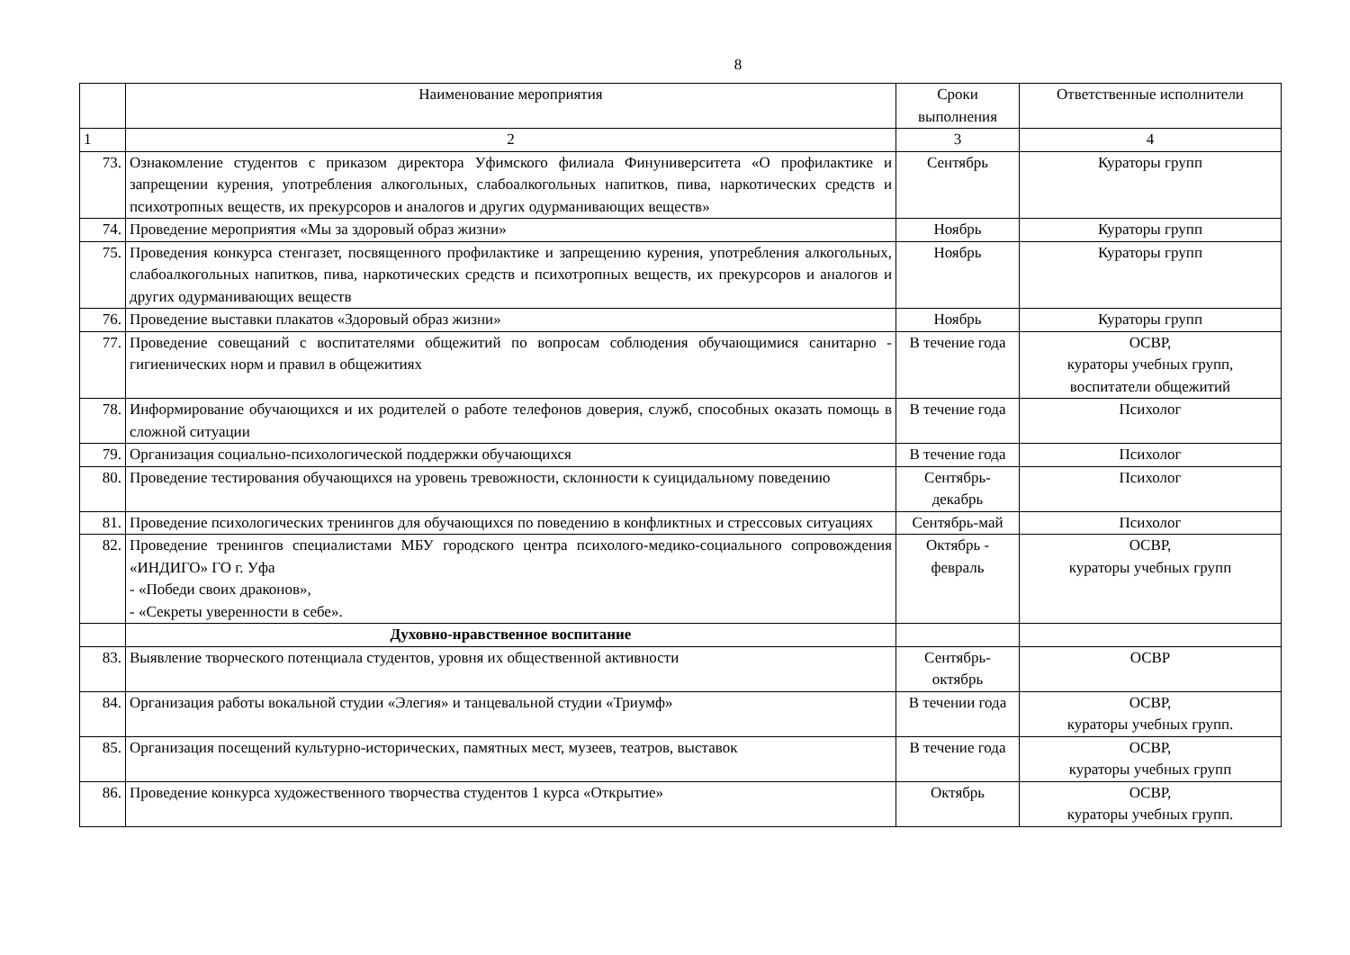8
| | Наименование мероприятия | Сроки выполнения | Ответственные исполнители |
| 1 | 2 | 3 | 4 |
| 73. | Ознакомление студентов с приказом директора Уфимского филиала Финуниверситета «О профилактике и запрещении курения, употребления алкогольных, слабоалкогольных напитков, пива, наркотических средств и психотропных веществ, их прекурсоров и аналогов и других одурманивающих веществ» | Сентябрь | Кураторы групп |
| 74. | Проведение мероприятия «Мы за здоровый образ жизни» | Ноябрь | Кураторы групп |
| 75. | Проведения конкурса стенгазет, посвященного профилактике и запрещению курения, употребления алкогольных, слабоалкогольных напитков, пива, наркотических средств и психотропных веществ, их прекурсоров и аналогов и других одурманивающих веществ | Ноябрь | Кураторы групп |
| 76. | Проведение выставки плакатов «Здоровый образ жизни» | Ноябрь | Кураторы групп |
| 77. | Проведение совещаний с воспитателями общежитий по вопросам соблюдения обучающимися санитарно - гигиенических норм и правил в общежитиях | В течение года | ОСВР, кураторы учебных групп, воспитатели общежитий |
| 78. | Информирование обучающихся и их родителей о работе телефонов доверия, служб, способных оказать помощь в сложной ситуации | В течение года | Психолог |
| 79. | Организация социально-психологической поддержки обучающихся | В течение года | Психолог |
| 80. | Проведение тестирования обучающихся на уровень тревожности, склонности к суицидальному поведению | Сентябрь-декабрь | Психолог |
| 81. | Проведение психологических тренингов для обучающихся по поведению в конфликтных и стрессовых ситуациях | Сентябрь-май | Психолог |
| 82. | Проведение тренингов специалистами МБУ городского центра психолого-медико-социального сопровождения «ИНДИГО» ГО г. Уфа - «Победи своих драконов», - «Секреты уверенности в себе». | Октябрь - февраль | ОСВР, кураторы учебных групп |
| | Духовно-нравственное воспитание | | |
| 83. | Выявление творческого потенциала студентов, уровня их общественной активности | Сентябрь-октябрь | ОСВР |
| 84. | Организация работы вокальной студии «Элегия» и танцевальной студии «Триумф» | В течении года | ОСВР, кураторы учебных групп. |
| 85. | Организация посещений культурно-исторических, памятных мест, музеев, театров, выставок | В течение года | ОСВР, кураторы учебных групп |
| 86. | Проведение конкурса художественного творчества студентов 1 курса «Открытие» | Октябрь | ОСВР, кураторы учебных групп. |